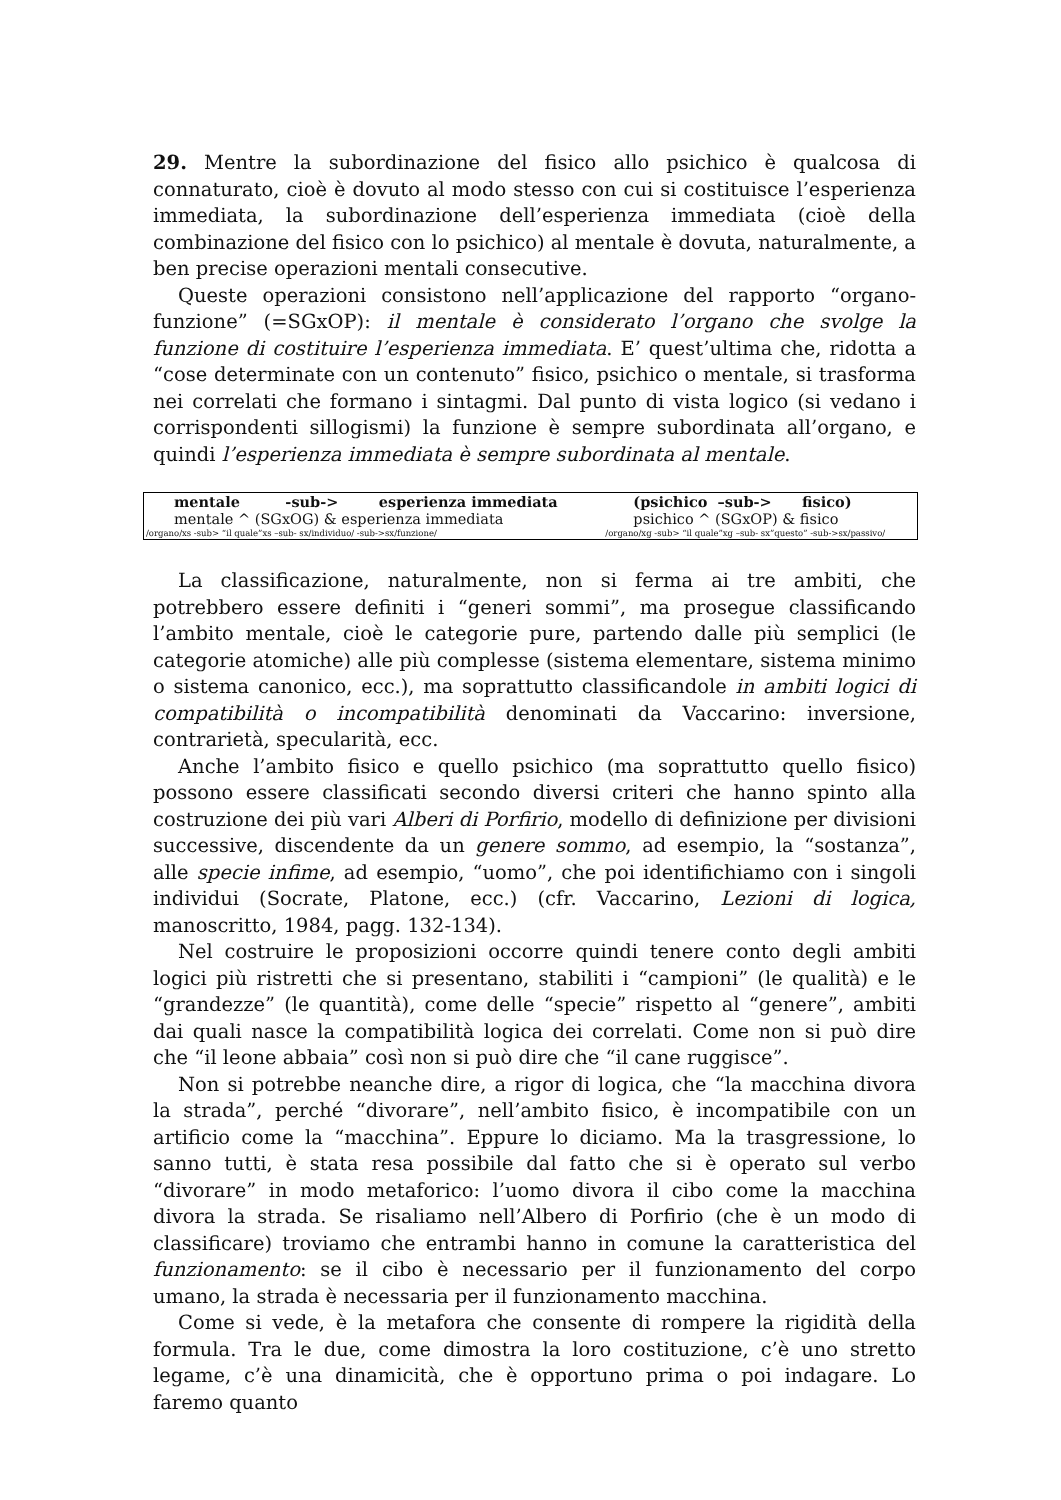29. Mentre la subordinazione del fisico allo psichico è qualcosa di connaturato, cioè è dovuto al modo stesso con cui si costituisce l’esperienza immediata, la subordinazione dell’esperienza immediata (cioè della combinazione del fisico con lo psichico) al mentale è dovuta, naturalmente, a ben precise operazioni mentali consecutive.
Queste operazioni consistono nell’applicazione del rapporto “organo-funzione” (=SGxOP): il mentale è considerato l’organo che svolge la funzione di costituire l’esperienza immediata. E’ quest’ultima che, ridotta a “cose determinate con un contenuto” fisico, psichico o mentale, si trasforma nei correlati che formano i sintagmi. Dal punto di vista logico (si vedano i corrispondenti sillogismi) la funzione è sempre subordinata all’organo, e quindi l’esperienza immediata è sempre subordinata al mentale.
| mentale -sub-> esperienza immediata | (psichico –sub-> fisico) |
| mentale ^ (SGxOG) & esperienza immediata | psichico ^ (SGxOP) & fisico |
| /organo/xs -sub> “il quale”xs –sub- sx/individuo/ -sub->sx/funzione/ | /organo/xg -sub> “il quale”xg –sub- sx”questo” -sub->sx/passivo/ |
La classificazione, naturalmente, non si ferma ai tre ambiti, che potrebbero essere definiti i “generi sommi”, ma prosegue classificando l’ambito mentale, cioè le categorie pure, partendo dalle più semplici (le categorie atomiche) alle più complesse (sistema elementare, sistema minimo o sistema canonico, ecc.), ma soprattutto classificandole in ambiti logici di compatibilità o incompatibilità denominati da Vaccarino: inversione, contrarietà, specularità, ecc.
Anche l’ambito fisico e quello psichico (ma soprattutto quello fisico) possono essere classificati secondo diversi criteri che hanno spinto alla costruzione dei più vari Alberi di Porfirio, modello di definizione per divisioni successive, discendente da un genere sommo, ad esempio, la “sostanza”, alle specie infime, ad esempio, “uomo”, che poi identifichiamo con i singoli individui (Socrate, Platone, ecc.) (cfr. Vaccarino, Lezioni di logica, manoscritto, 1984, pagg. 132-134).
Nel costruire le proposizioni occorre quindi tenere conto degli ambiti logici più ristretti che si presentano, stabiliti i “campioni” (le qualità) e le “grandezze” (le quantità), come delle “specie” rispetto al “genere”, ambiti dai quali nasce la compatibilità logica dei correlati. Come non si può dire che “il leone abbaia” così non si può dire che “il cane ruggisce”.
Non si potrebbe neanche dire, a rigor di logica, che “la macchina divora la strada”, perché “divorare”, nell’ambito fisico, è incompatibile con un artificio come la “macchina”. Eppure lo diciamo. Ma la trasgressione, lo sanno tutti, è stata resa possibile dal fatto che si è operato sul verbo “divorare” in modo metaforico: l’uomo divora il cibo come la macchina divora la strada. Se risaliamo nell’Albero di Porfirio (che è un modo di classificare) troviamo che entrambi hanno in comune la caratteristica del funzionamento: se il cibo è necessario per il funzionamento del corpo umano, la strada è necessaria per il funzionamento macchina.
Come si vede, è la metafora che consente di rompere la rigidità della formula. Tra le due, come dimostra la loro costituzione, c’è uno stretto legame, c’è una dinamicità, che è opportuno prima o poi indagare. Lo faremo quanto